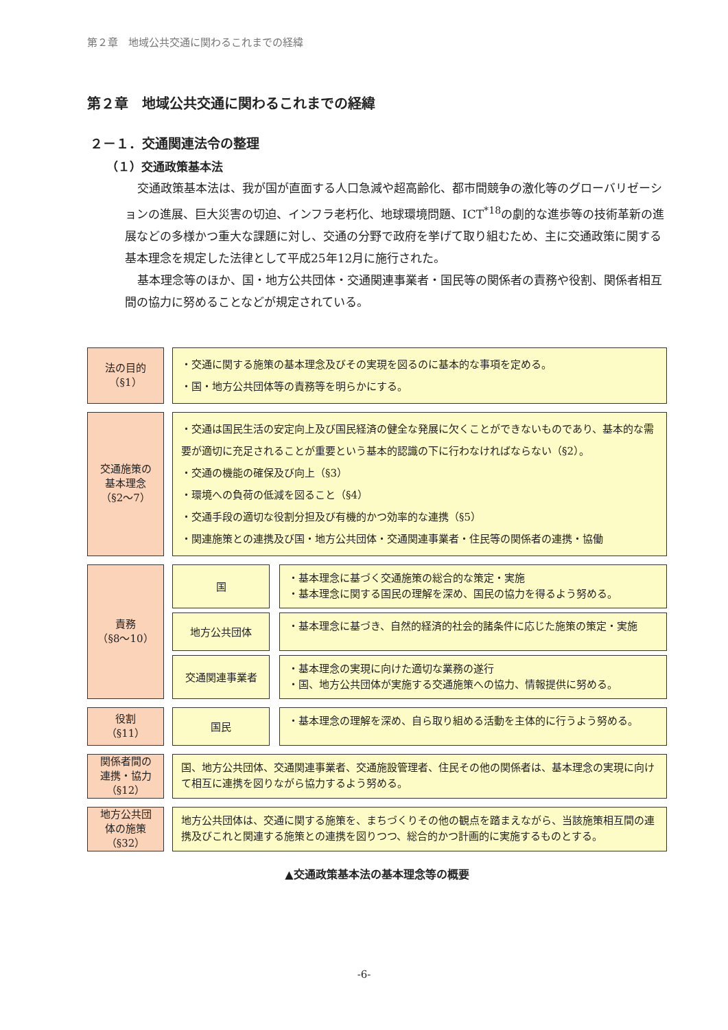第２章　地域公共交通に関わるこれまでの経緯
第２章　地域公共交通に関わるこれまでの経緯
２－１．交通関連法令の整理
（１）交通政策基本法
交通政策基本法は、我が国が直面する人口急減や超高齢化、都市間競争の激化等のグローバリゼーションの進展、巨大災害の切迫、インフラ老朽化、地球環境問題、ICT<sup>*18</sup>の劇的な進歩等の技術革新の進展などの多様かつ重大な課題に対し、交通の分野で政府を挙げて取り組むため、主に交通政策に関する基本理念を規定した法律として平成25年12月に施行された。
基本理念等のほか、国・地方公共団体・交通関連事業者・国民等の関係者の責務や役割、関係者相互間の協力に努めることなどが規定されている。
法の目的
（§1）
・交通に関する施策の基本理念及びその実現を図るのに基本的な事項を定める。
・国・地方公共団体等の責務等を明らかにする。
交通施策の
基本理念
（§2〜7）
・交通は国民生活の安定向上及び国民経済の健全な発展に欠くことができないものであり、基本的な需要が適切に充足されることが重要という基本的認識の下に行わなければならない（§2）。
・交通の機能の確保及び向上（§3）
・環境への負荷の低減を図ること（§4）
・交通手段の適切な役割分担及び有機的かつ効率的な連携（§5）
・関連施策との連携及び国・地方公共団体・交通関連事業者・住民等の関係者の連携・協働
責務
（§8〜10）
国
・基本理念に基づく交通施策の総合的な策定・実施
・基本理念に関する国民の理解を深め、国民の協力を得るよう努める。
地方公共団体
・基本理念に基づき、自然的経済的社会的諸条件に応じた施策の策定・実施
交通関連事業者
・基本理念の実現に向けた適切な業務の遂行
・国、地方公共団体が実施する交通施策への協力、情報提供に努める。
役割
（§11）
国民
・基本理念の理解を深め、自ら取り組める活動を主体的に行うよう努める。
関係者間の
連携・協力
（§12）
国、地方公共団体、交通関連事業者、交通施設管理者、住民その他の関係者は、基本理念の実現に向けて相互に連携を図りながら協力するよう努める。
地方公共団
体の施策
（§32）
地方公共団体は、交通に関する施策を、まちづくりその他の観点を踏まえながら、当該施策相互間の連携及びこれと関連する施策との連携を図りつつ、総合的かつ計画的に実施するものとする。
▲交通政策基本法の基本理念等の概要
-6-